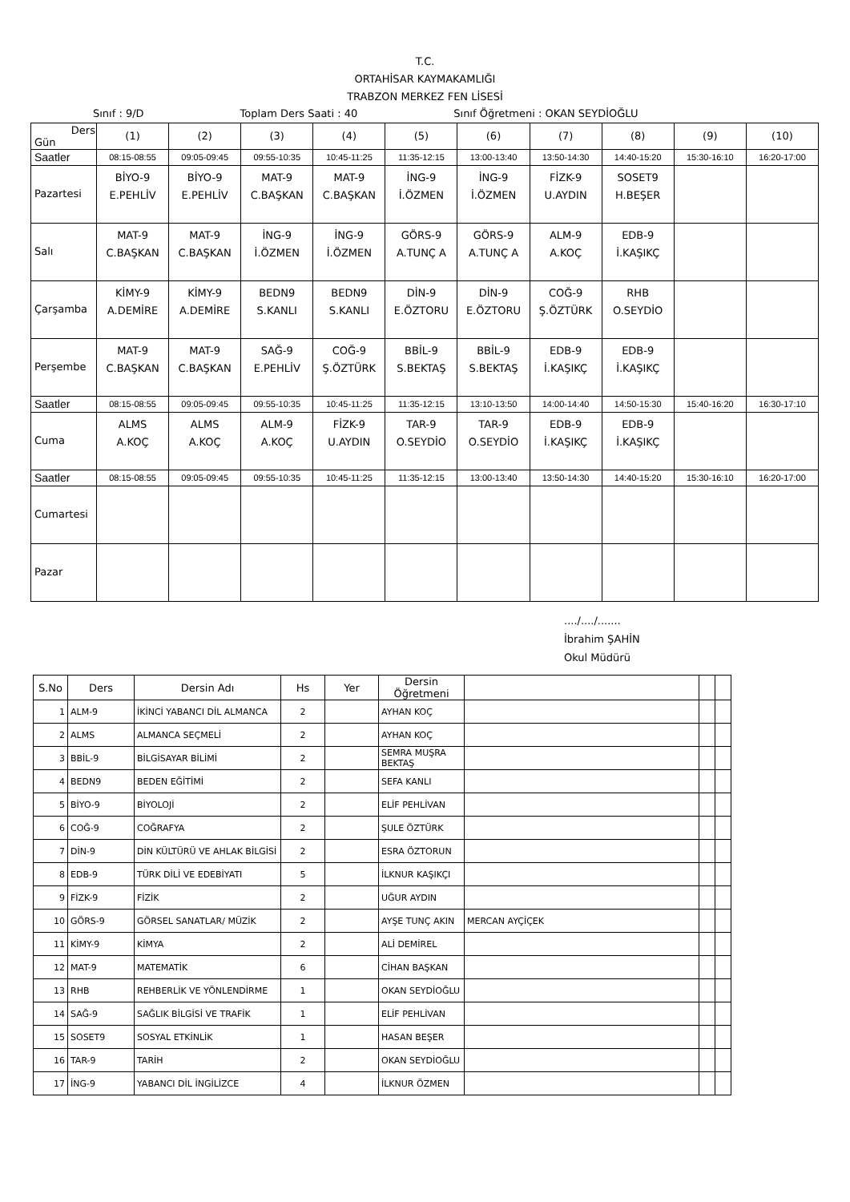T.C.
ORTAHİSAR KAYMAKAMLIĞI
TRABZON MERKEZ FEN LİSESİ
Sınıf : 9/D Toplam Ders Saati : 40 Sınıf Öğretmeni : OKAN SEYDİOĞLU
| Ders Gün | (1) | (2) | (3) | (4) | (5) | (6) | (7) | (8) | (9) | (10) |
| Saatler | 08:15-08:55 | 09:05-09:45 | 09:55-10:35 | 10:45-11:25 | 11:35-12:15 | 13:00-13:40 | 13:50-14:30 | 14:40-15:20 | 15:30-16:10 | 16:20-17:00 |
| Pazartesi | BİYO-9 E.PEHLİV | BİYO-9 E.PEHLİV | MAT-9 C.BAŞKAN | MAT-9 C.BAŞKAN | İNG-9 İ.ÖZMEN | İNG-9 İ.ÖZMEN | FİZK-9 U.AYDIN | SOSET9 H.BEŞER | | |
| Salı | MAT-9 C.BAŞKAN | MAT-9 C.BAŞKAN | İNG-9 İ.ÖZMEN | İNG-9 İ.ÖZMEN | GÖRS-9 A.TUNÇ A | GÖRS-9 A.TUNÇ A | ALM-9 A.KOÇ | EDB-9 İ.KAŞIKÇ | | |
| Çarşamba | KİMY-9 A.DEMİRE | KİMY-9 A.DEMİRE | BEDN9 S.KANLI | BEDN9 S.KANLI | DİN-9 E.ÖZTORU | DİN-9 E.ÖZTORU | COĞ-9 Ş.ÖZTÜRK | RHB O.SEYDİO | | |
| Perşembe | MAT-9 C.BAŞKAN | MAT-9 C.BAŞKAN | SAĞ-9 E.PEHLİV | COĞ-9 Ş.ÖZTÜRK | BBİL-9 S.BEKTAŞ | BBİL-9 S.BEKTAŞ | EDB-9 İ.KAŞIKÇ | EDB-9 İ.KAŞIKÇ | | |
| Saatler | 08:15-08:55 | 09:05-09:45 | 09:55-10:35 | 10:45-11:25 | 11:35-12:15 | 13:10-13:50 | 14:00-14:40 | 14:50-15:30 | 15:40-16:20 | 16:30-17:10 |
| Cuma | ALMS A.KOÇ | ALMS A.KOÇ | ALM-9 A.KOÇ | FİZK-9 U.AYDIN | TAR-9 O.SEYDİO | TAR-9 O.SEYDİO | EDB-9 İ.KAŞIKÇ | EDB-9 İ.KAŞIKÇ | | |
| Saatler | 08:15-08:55 | 09:05-09:45 | 09:55-10:35 | 10:45-11:25 | 11:35-12:15 | 13:00-13:40 | 13:50-14:30 | 14:40-15:20 | 15:30-16:10 | 16:20-17:00 |
| Cumartesi | | | | | | | | | | |
| Pazar | | | | | | | | | | |
..../..../.......
İbrahim ŞAHİN
Okul Müdürü
| S.No | Ders | Dersin Adı | Hs | Yer | Dersin Öğretmeni | | | |
| --- | --- | --- | --- | --- | --- | --- | --- | --- |
| 1 | ALM-9 | İKİNCİ YABANCI DİL ALMANCA | 2 | | AYHAN KOÇ | | | |
| 2 | ALMS | ALMANCA SEÇMELİ | 2 | | AYHAN KOÇ | | | |
| 3 | BBİL-9 | BİLGİSAYAR BİLİMİ | 2 | | SEMRA MUŞRA BEKTAŞ | | | |
| 4 | BEDN9 | BEDEN EĞİTİMİ | 2 | | SEFA KANLI | | | |
| 5 | BİYO-9 | BİYOLOJİ | 2 | | ELİF PEHLİVAN | | | |
| 6 | COĞ-9 | COĞRAFYA | 2 | | ŞULE ÖZTÜRK | | | |
| 7 | DİN-9 | DİN KÜLTÜRÜ VE AHLAK BİLGİSİ | 2 | | ESRA ÖZTORUN | | | |
| 8 | EDB-9 | TÜRK DİLİ VE EDEBİYATI | 5 | | İLKNUR KAŞIKÇI | | | |
| 9 | FİZK-9 | FİZİK | 2 | | UĞUR AYDIN | | | |
| 10 | GÖRS-9 | GÖRSEL SANATLAR/ MÜZİK | 2 | | AYŞE TUNÇ AKIN | MERCAN AYÇİÇEK | | |
| 11 | KİMY-9 | KİMYA | 2 | | ALİ DEMİREL | | | |
| 12 | MAT-9 | MATEMATİK | 6 | | CİHAN BAŞKAN | | | |
| 13 | RHB | REHBERLİK VE YÖNLENDİRME | 1 | | OKAN SEYDİOĞLU | | | |
| 14 | SAĞ-9 | SAĞLIK BİLGİSİ VE TRAFİK | 1 | | ELİF PEHLİVAN | | | |
| 15 | SOSET9 | SOSYAL ETKİNLİK | 1 | | HASAN BEŞER | | | |
| 16 | TAR-9 | TARİH | 2 | | OKAN SEYDİOĞLU | | | |
| 17 | İNG-9 | YABANCI DİL İNGİLİZCE | 4 | | İLKNUR ÖZMEN | | | |